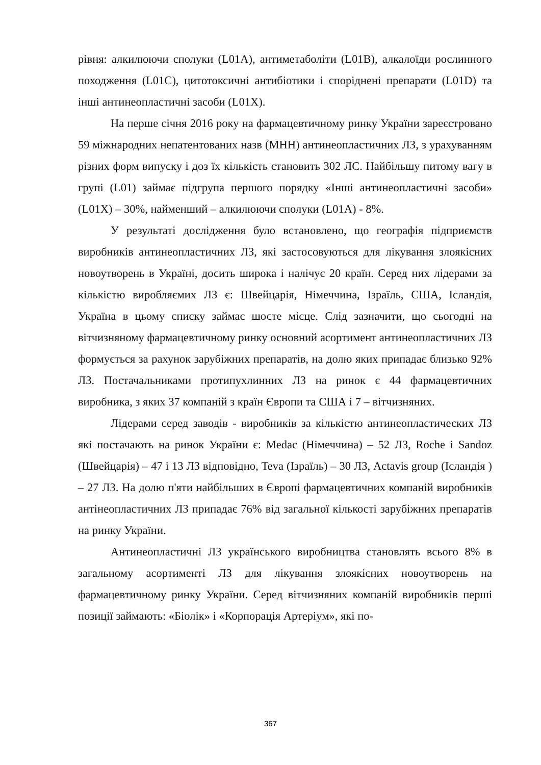рівня: алкилюючи сполуки (L01A), антиметаболіти (L01B), алкалоїди рослинного походження (L01C), цитотоксичні антибіотики і споріднені препарати (L01D) та інші антинеопластичні засоби (L01X).
На перше січня 2016 року на фармацевтичному ринку України зареєстровано 59 міжнародних непатентованих назв (МНН) антинеопластичних ЛЗ, з урахуванням різних форм випуску і доз їх кількість становить 302 ЛС. Найбільшу питому вагу в групі (L01) займає підгрупа першого порядку «Інші антинеопластичні засоби» (L01X) – 30%, найменший – алкилюючи сполуки (L01A) - 8%.
У результаті дослідження було встановлено, що географія підприємств виробників антинеопластичних ЛЗ, які застосовуються для лікування злоякісних новоутворень в Україні, досить широка і налічує 20 країн. Серед них лідерами за кількістю виробляємих ЛЗ є: Швейцарія, Німеччина, Ізраїль, США, Ісландія, Україна в цьому списку займає шосте місце. Слід зазначити, що сьогодні на вітчизняному фармацевтичному ринку основний асортимент антинеопластичних ЛЗ формується за рахунок зарубіжних препаратів, на долю яких припадає близько 92% ЛЗ. Постачальниками протипухлинних ЛЗ на ринок є 44 фармацевтичних виробника, з яких 37 компаній з країн Європи та США і 7 – вітчизняних.
Лідерами серед заводів - виробників за кількістю антинеопластических ЛЗ які постачають на ринок України є: Medac (Німеччина) – 52 ЛЗ, Roche і Sandoz (Швейцарія) – 47 і 13 ЛЗ відповідно, Teva (Ізраїль) – 30 ЛЗ, Actavis group (Ісландія ) – 27 ЛЗ. На долю п'яти найбільших в Європі фармацевтичних компаній виробників антінеопластичних ЛЗ припадає 76% від загальної кількості зарубіжних препаратів на ринку України.
Антинеопластичні ЛЗ українського виробництва становлять всього 8% в загальному асортименті ЛЗ для лікування злоякісних новоутворень на фармацевтичному ринку України. Серед вітчизняних компаній виробників перші позиції займають: «Біолік» і «Корпорація Артеріум», які по-
367